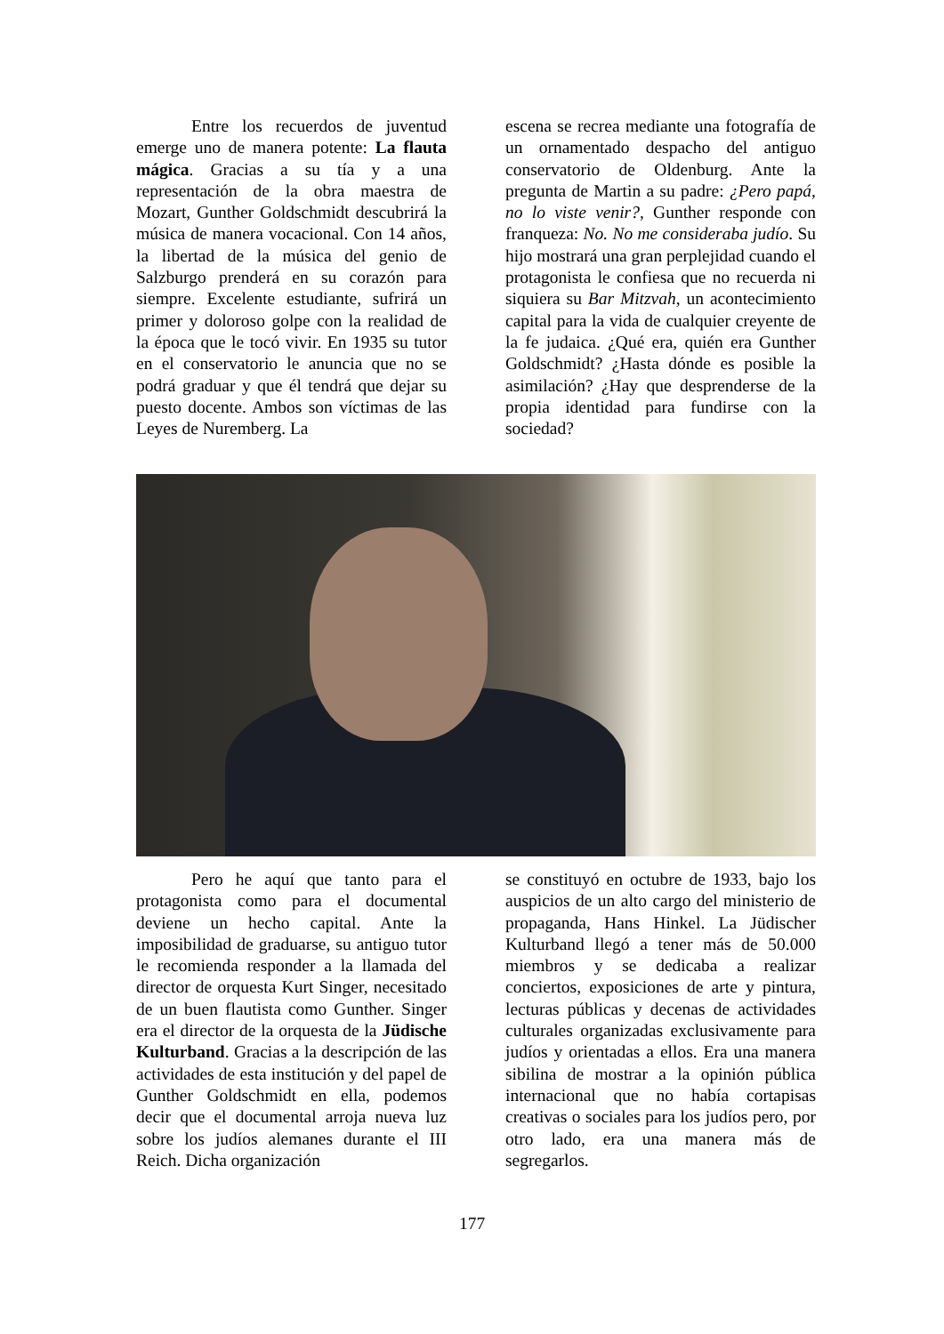Entre los recuerdos de juventud emerge uno de manera potente: La flauta mágica. Gracias a su tía y a una representación de la obra maestra de Mozart, Gunther Goldschmidt descubrirá la música de manera vocacional. Con 14 años, la libertad de la música del genio de Salzburgo prenderá en su corazón para siempre. Excelente estudiante, sufrirá un primer y doloroso golpe con la realidad de la época que le tocó vivir. En 1935 su tutor en el conservatorio le anuncia que no se podrá graduar y que él tendrá que dejar su puesto docente. Ambos son víctimas de las Leyes de Nuremberg. La
escena se recrea mediante una fotografía de un ornamentado despacho del antiguo conservatorio de Oldenburg. Ante la pregunta de Martin a su padre: ¿Pero papá, no lo viste venir?, Gunther responde con franqueza: No. No me consideraba judío. Su hijo mostrará una gran perplejidad cuando el protagonista le confiesa que no recuerda ni siquiera su Bar Mitzvah, un acontecimiento capital para la vida de cualquier creyente de la fe judaica. ¿Qué era, quién era Gunther Goldschmidt? ¿Hasta dónde es posible la asimilación? ¿Hay que desprenderse de la propia identidad para fundirse con la sociedad?
Pero he aquí que tanto para el protagonista como para el documental deviene un hecho capital. Ante la imposibilidad de graduarse, su antiguo tutor le recomienda responder a la llamada del director de orquesta Kurt Singer, necesitado de un buen flautista como Gunther. Singer era el director de la orquesta de la Jüdische Kulturband. Gracias a la descripción de las actividades de esta institución y del papel de Gunther Goldschmidt en ella, podemos decir que el documental arroja nueva luz sobre los judíos alemanes durante el III Reich. Dicha organización
se constituyó en octubre de 1933, bajo los auspicios de un alto cargo del ministerio de propaganda, Hans Hinkel. La Jüdischer Kulturband llegó a tener más de 50.000 miembros y se dedicaba a realizar conciertos, exposiciones de arte y pintura, lecturas públicas y decenas de actividades culturales organizadas exclusivamente para judíos y orientadas a ellos. Era una manera sibilina de mostrar a la opinión pública internacional que no había cortapisas creativas o sociales para los judíos pero, por otro lado, era una manera más de segregarlos.
177